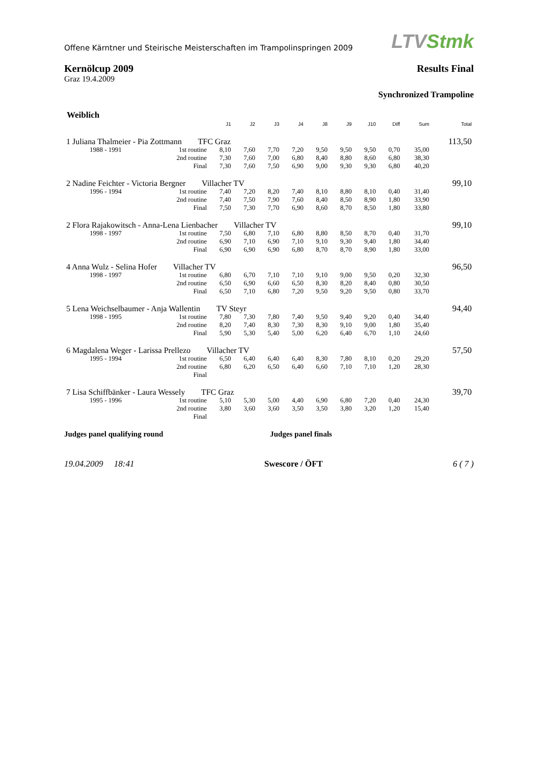Offene Kärntner und Steirische Meisterschaften im Trampolinspringen 2009
LTVStmk
Kernölcup 2009
Graz 19.4.2009
Results Final
Synchronized Trampoline
Weiblich
| | | J1 | J2 | J3 | J4 | J8 | J9 | J10 | Diff | Sum | Total |
| --- | --- | --- | --- | --- | --- | --- | --- | --- | --- | --- | --- |
| 1 Juliana Thalmeier - Pia Zottmann TFC Graz | | | | | | | | | | | 113,50 |
| 1988 - 1991 | 1st routine | 8,10 | 7,60 | 7,70 | 7,20 | 9,50 | 9,50 | 9,50 | 0,70 | 35,00 | |
| | 2nd routine | 7,30 | 7,60 | 7,00 | 6,80 | 8,40 | 8,80 | 8,60 | 6,80 | 38,30 | |
| | Final | 7,30 | 7,60 | 7,50 | 6,90 | 9,00 | 9,30 | 9,30 | 6,80 | 40,20 | |
| 2 Nadine Feichter - Victoria Bergner Villacher TV | | | | | | | | | | | 99,10 |
| 1996 - 1994 | 1st routine | 7,40 | 7,20 | 8,20 | 7,40 | 8,10 | 8,80 | 8,10 | 0,40 | 31,40 | |
| | 2nd routine | 7,40 | 7,50 | 7,90 | 7,60 | 8,40 | 8,50 | 8,90 | 1,80 | 33,90 | |
| | Final | 7,50 | 7,30 | 7,70 | 6,90 | 8,60 | 8,70 | 8,50 | 1,80 | 33,80 | |
| 2 Flora Rajakowitsch - Anna-Lena Lienbacher Villacher TV | | | | | | | | | | | 99,10 |
| 1998 - 1997 | 1st routine | 7,50 | 6,80 | 7,10 | 6,80 | 8,80 | 8,50 | 8,70 | 0,40 | 31,70 | |
| | 2nd routine | 6,90 | 7,10 | 6,90 | 7,10 | 9,10 | 9,30 | 9,40 | 1,80 | 34,40 | |
| | Final | 6,90 | 6,90 | 6,90 | 6,80 | 8,70 | 8,70 | 8,90 | 1,80 | 33,00 | |
| 4 Anna Wulz - Selina Hofer Villacher TV | | | | | | | | | | | 96,50 |
| 1998 - 1997 | 1st routine | 6,80 | 6,70 | 7,10 | 7,10 | 9,10 | 9,00 | 9,50 | 0,20 | 32,30 | |
| | 2nd routine | 6,50 | 6,90 | 6,60 | 6,50 | 8,30 | 8,20 | 8,40 | 0,80 | 30,50 | |
| | Final | 6,50 | 7,10 | 6,80 | 7,20 | 9,50 | 9,20 | 9,50 | 0,80 | 33,70 | |
| 5 Lena Weichselbaumer - Anja Wallentin TV Steyr | | | | | | | | | | | 94,40 |
| 1998 - 1995 | 1st routine | 7,80 | 7,30 | 7,80 | 7,40 | 9,50 | 9,40 | 9,20 | 0,40 | 34,40 | |
| | 2nd routine | 8,20 | 7,40 | 8,30 | 7,30 | 8,30 | 9,10 | 9,00 | 1,80 | 35,40 | |
| | Final | 5,90 | 5,30 | 5,40 | 5,00 | 6,20 | 6,40 | 6,70 | 1,10 | 24,60 | |
| 6 Magdalena Weger - Larissa Prellezo Villacher TV | | | | | | | | | | | 57,50 |
| 1995 - 1994 | 1st routine | 6,50 | 6,40 | 6,40 | 6,40 | 8,30 | 7,80 | 8,10 | 0,20 | 29,20 | |
| | 2nd routine | 6,80 | 6,20 | 6,50 | 6,40 | 6,60 | 7,10 | 7,10 | 1,20 | 28,30 | |
| | Final | | | | | | | | | | |
| 7 Lisa Schiffbänker - Laura Wessely TFC Graz | | | | | | | | | | | 39,70 |
| 1995 - 1996 | 1st routine | 5,10 | 5,30 | 5,00 | 4,40 | 6,90 | 6,80 | 7,20 | 0,40 | 24,30 | |
| | 2nd routine | 3,80 | 3,60 | 3,60 | 3,50 | 3,50 | 3,80 | 3,20 | 1,20 | 15,40 | |
| | Final | | | | | | | | | | |
Judges panel qualifying round Judges panel finals
19.04.2009 18:41 Swescore / ÖFT 6 ( 7 )